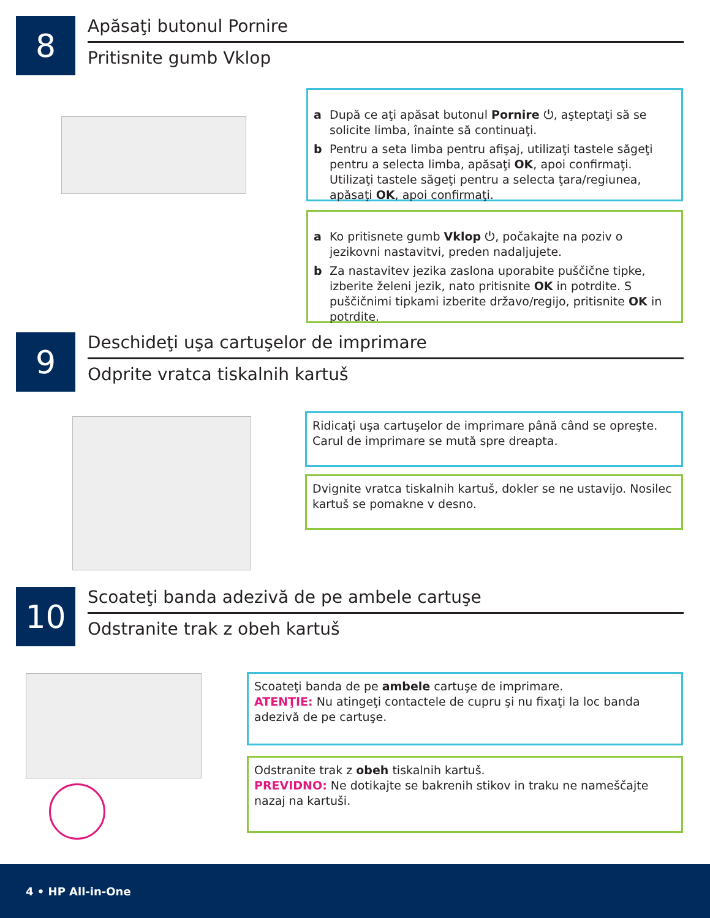8
Apăsaţi butonul Pornire
Pritisnite gumb Vklop
a După ce aţi apăsat butonul Pornire ⏻, aşteptaţi să se solicite limba, înainte să continuaţi.
b Pentru a seta limba pentru afişaj, utilizaţi tastele săgeţi pentru a selecta limba, apăsaţi OK, apoi confirmaţi. Utilizaţi tastele săgeţi pentru a selecta ţara/regiunea, apăsaţi OK, apoi confirmaţi.
a Ko pritisnete gumb Vklop ⏻, počakajte na poziv o jezikovni nastavitvi, preden nadaljujete.
b Za nastavitev jezika zaslona uporabite puščične tipke, izberite želeni jezik, nato pritisnite OK in potrdite. S puščičnimi tipkami izberite državo/regijo, pritisnite OK in potrdite.
9
Deschideţi uşa cartuşelor de imprimare
Odprite vratca tiskalnih kartuš
Ridicaţi uşa cartuşelor de imprimare până când se opreşte. Carul de imprimare se mută spre dreapta.
Dvignite vratca tiskalnih kartuš, dokler se ne ustavijo. Nosilec kartuš se pomakne v desno.
10
Scoateţi banda adezivă de pe ambele cartuşe
Odstranite trak z obeh kartuš
Scoateţi banda de pe ambele cartuşe de imprimare.
ATENŢIE: Nu atingeţi contactele de cupru şi nu fixaţi la loc banda adezivă de pe cartuşe.
Odstranite trak z obeh tiskalnih kartuš.
PREVIDNO: Ne dotikajte se bakrenih stikov in traku ne nameščajte nazaj na kartuši.
4 • HP All-in-One